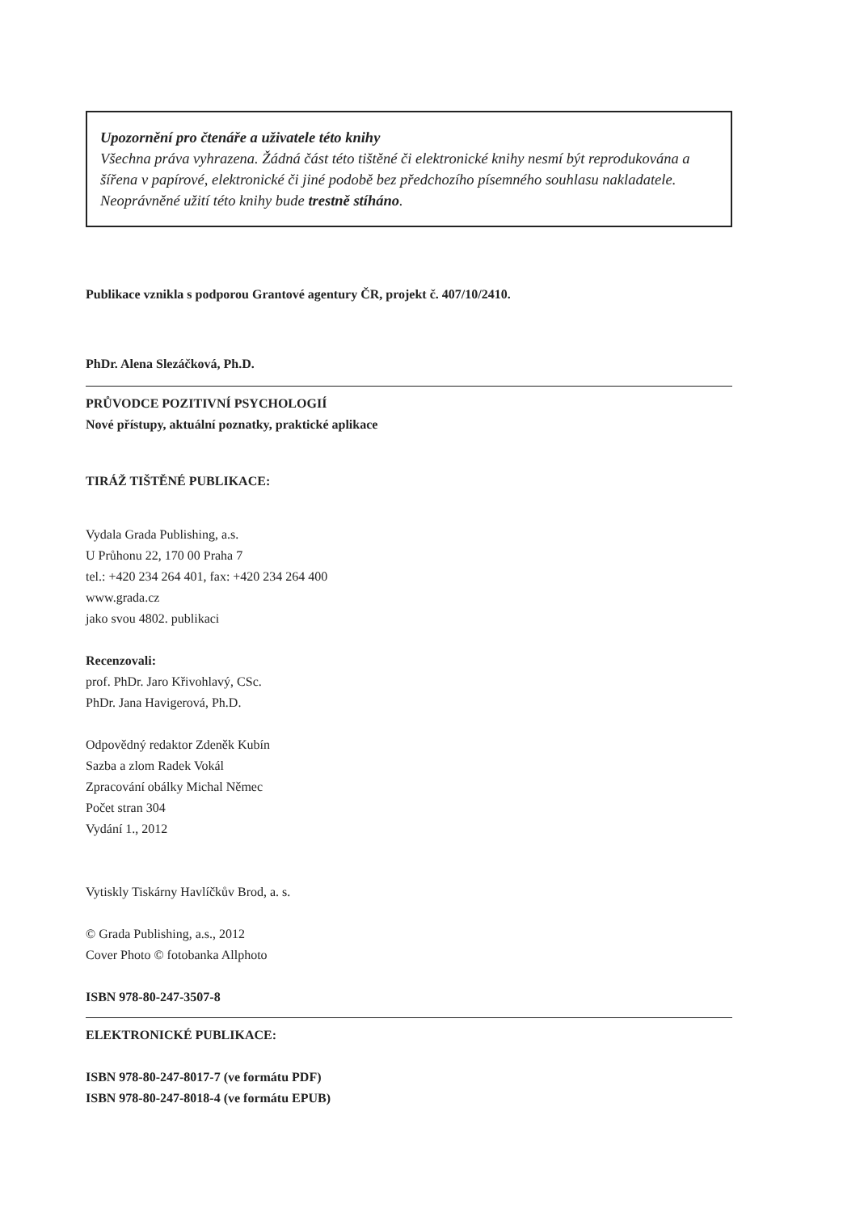Upozornění pro čtenáře a uživatele této knihy
Všechna práva vyhrazena. Žádná část této tištěné či elektronické knihy nesmí být reprodukována a šířena v papírové, elektronické či jiné podobě bez předchozího písemného souhlasu nakladatele. Neoprávněné užití této knihy bude trestně stíháno.
Publikace vznikla s podporou Grantové agentury ČR, projekt č. 407/10/2410.
PhDr. Alena Slezáčková, Ph.D.
PRŮVODCE POZITIVNÍ PSYCHOLOGIÍ
Nové přístupy, aktuální poznatky, praktické aplikace
TIRÁŽ TIŠTĚNÉ PUBLIKACE:
Vydala Grada Publishing, a.s.
U Průhonu 22, 170 00 Praha 7
tel.: +420 234 264 401, fax: +420 234 264 400
www.grada.cz
jako svou 4802. publikaci
Recenzovali:
prof. PhDr. Jaro Křivohlavý, CSc.
PhDr. Jana Havigerová, Ph.D.
Odpovědný redaktor Zdeněk Kubín
Sazba a zlom Radek Vokál
Zpracování obálky Michal Němec
Počet stran 304
Vydání 1., 2012
Vytiskly Tiskárny Havlíčkův Brod, a. s.
© Grada Publishing, a.s., 2012
Cover Photo © fotobanka Allphoto
ISBN 978-80-247-3507-8
ELEKTRONICKÉ PUBLIKACE:
ISBN 978-80-247-8017-7 (ve formátu PDF)
ISBN 978-80-247-8018-4 (ve formátu EPUB)